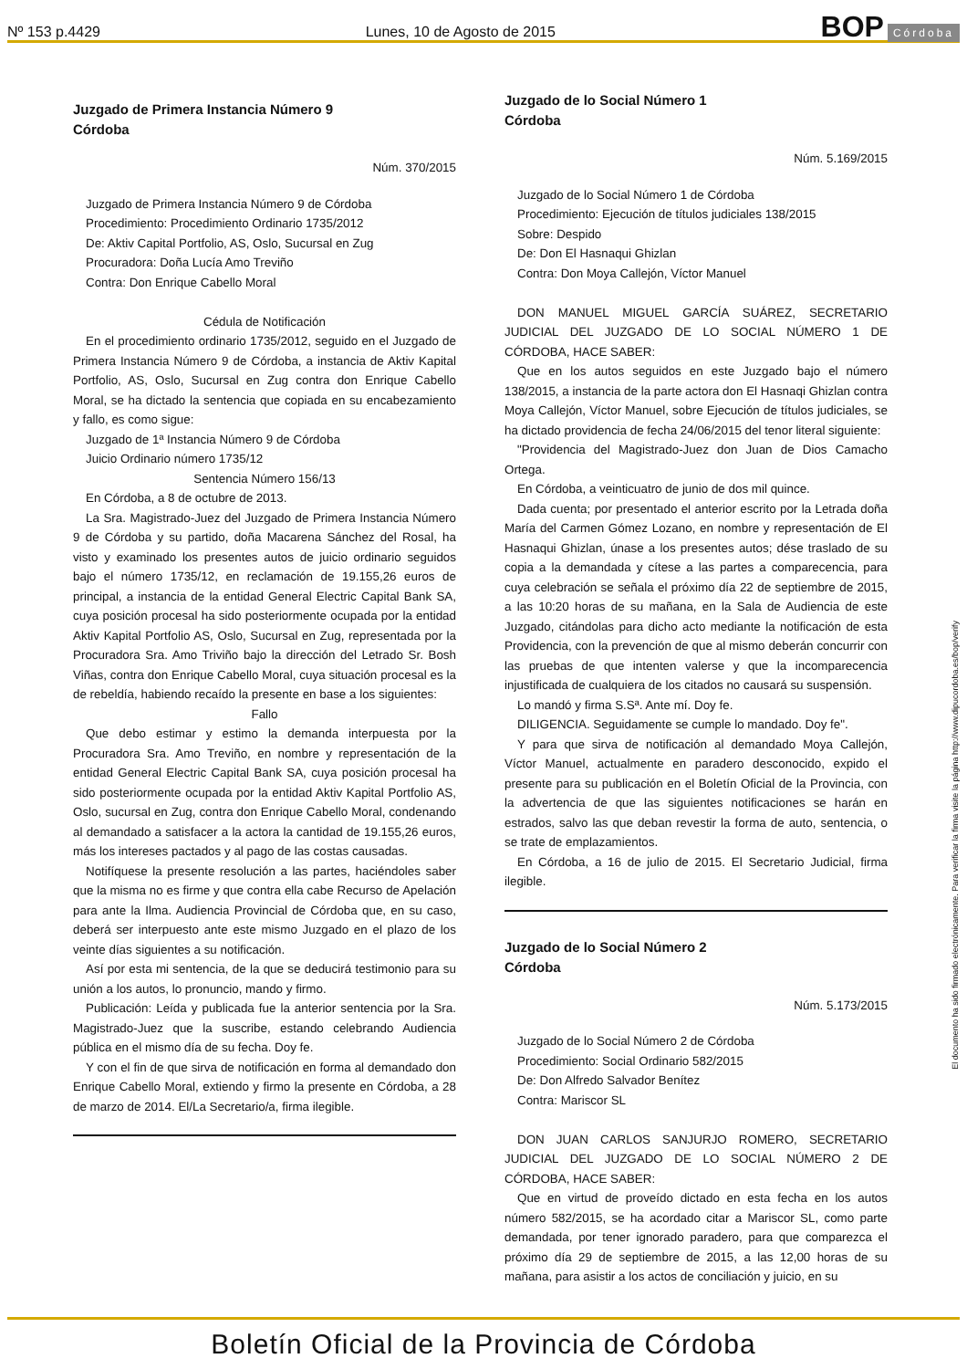Nº 153 p.4429 Lunes, 10 de Agosto de 2015 BOP Córdoba
Juzgado de Primera Instancia Número 9
Córdoba
Núm. 370/2015
Juzgado de Primera Instancia Número 9 de Córdoba
Procedimiento: Procedimiento Ordinario 1735/2012
De: Aktiv Capital Portfolio, AS, Oslo, Sucursal en Zug
Procuradora: Doña Lucía Amo Treviño
Contra: Don Enrique Cabello Moral
Cédula de Notificación
En el procedimiento ordinario 1735/2012, seguido en el Juzgado de Primera Instancia Número 9 de Córdoba, a instancia de Aktiv Kapital Portfolio, AS, Oslo, Sucursal en Zug contra don Enrique Cabello Moral, se ha dictado la sentencia que copiada en su encabezamiento y fallo, es como sigue:
Juzgado de 1ª Instancia Número 9 de Córdoba
Juicio Ordinario número 1735/12
Sentencia Número 156/13
En Córdoba, a 8 de octubre de 2013.
La Sra. Magistrado-Juez del Juzgado de Primera Instancia Número 9 de Córdoba y su partido, doña Macarena Sánchez del Rosal, ha visto y examinado los presentes autos de juicio ordinario seguidos bajo el número 1735/12, en reclamación de 19.155,26 euros de principal, a instancia de la entidad General Electric Capital Bank SA, cuya posición procesal ha sido posteriormente ocupada por la entidad Aktiv Kapital Portfolio AS, Oslo, Sucursal en Zug, representada por la Procuradora Sra. Amo Triviño bajo la dirección del Letrado Sr. Bosh Viñas, contra don Enrique Cabello Moral, cuya situación procesal es la de rebeldía, habiendo recaído la presente en base a los siguientes:
Fallo
Que debo estimar y estimo la demanda interpuesta por la Procuradora Sra. Amo Treviño, en nombre y representación de la entidad General Electric Capital Bank SA, cuya posición procesal ha sido posteriormente ocupada por la entidad Aktiv Kapital Portfolio AS, Oslo, sucursal en Zug, contra don Enrique Cabello Moral, condenando al demandado a satisfacer a la actora la cantidad de 19.155,26 euros, más los intereses pactados y al pago de las costas causadas.
Notifíquese la presente resolución a las partes, haciéndoles saber que la misma no es firme y que contra ella cabe Recurso de Apelación para ante la Ilma. Audiencia Provincial de Córdoba que, en su caso, deberá ser interpuesto ante este mismo Juzgado en el plazo de los veinte días siguientes a su notificación.
Así por esta mi sentencia, de la que se deducirá testimonio para su unión a los autos, lo pronuncio, mando y firmo.
Publicación: Leída y publicada fue la anterior sentencia por la Sra. Magistrado-Juez que la suscribe, estando celebrando Audiencia pública en el mismo día de su fecha. Doy fe.
Y con el fin de que sirva de notificación en forma al demandado don Enrique Cabello Moral, extiendo y firmo la presente en Córdoba, a 28 de marzo de 2014. El/La Secretario/a, firma ilegible.
Juzgado de lo Social Número 1
Córdoba
Núm. 5.169/2015
Juzgado de lo Social Número 1 de Córdoba
Procedimiento: Ejecución de títulos judiciales 138/2015
Sobre: Despido
De: Don El Hasnaqui Ghizlan
Contra: Don Moya Callejón, Víctor Manuel
DON MANUEL MIGUEL GARCÍA SUÁREZ, SECRETARIO JUDICIAL DEL JUZGADO DE LO SOCIAL NÚMERO 1 DE CÓRDOBA, HACE SABER:
Que en los autos seguidos en este Juzgado bajo el número 138/2015, a instancia de la parte actora don El Hasnaqi Ghizlan contra Moya Callejón, Víctor Manuel, sobre Ejecución de títulos judiciales, se ha dictado providencia de fecha 24/06/2015 del tenor literal siguiente:
"Providencia del Magistrado-Juez don Juan de Dios Camacho Ortega.
En Córdoba, a veinticuatro de junio de dos mil quince.
Dada cuenta; por presentado el anterior escrito por la Letrada doña María del Carmen Gómez Lozano, en nombre y representación de El Hasnaqui Ghizlan, únase a los presentes autos; dése traslado de su copia a la demandada y cítese a las partes a comparecencia, para cuya celebración se señala el próximo día 22 de septiembre de 2015, a las 10:20 horas de su mañana, en la Sala de Audiencia de este Juzgado, citándolas para dicho acto mediante la notificación de esta Providencia, con la prevención de que al mismo deberán concurrir con las pruebas de que intenten valerse y que la incomparecencia injustificada de cualquiera de los citados no causará su suspensión.
Lo mandó y firma S.Sª. Ante mí. Doy fe.
DILIGENCIA. Seguidamente se cumple lo mandado. Doy fe".
Y para que sirva de notificación al demandado Moya Callejón, Víctor Manuel, actualmente en paradero desconocido, expido el presente para su publicación en el Boletín Oficial de la Provincia, con la advertencia de que las siguientes notificaciones se harán en estrados, salvo las que deban revestir la forma de auto, sentencia, o se trate de emplazamientos.
En Córdoba, a 16 de julio de 2015. El Secretario Judicial, firma ilegible.
Juzgado de lo Social Número 2
Córdoba
Núm. 5.173/2015
Juzgado de lo Social Número 2 de Córdoba
Procedimiento: Social Ordinario 582/2015
De: Don Alfredo Salvador Benítez
Contra: Mariscor SL
DON JUAN CARLOS SANJURJO ROMERO, SECRETARIO JUDICIAL DEL JUZGADO DE LO SOCIAL NÚMERO 2 DE CÓRDOBA, HACE SABER:
Que en virtud de proveído dictado en esta fecha en los autos número 582/2015, se ha acordado citar a Mariscor SL, como parte demandada, por tener ignorado paradero, para que comparezca el próximo día 29 de septiembre de 2015, a las 12,00 horas de su mañana, para asistir a los actos de conciliación y juicio, en su
El documento ha sido firmado electrónicamente. Para verificar la firma visite la página http://www.dipucordoba.es/bop/verify
Boletín Oficial de la Provincia de Córdoba